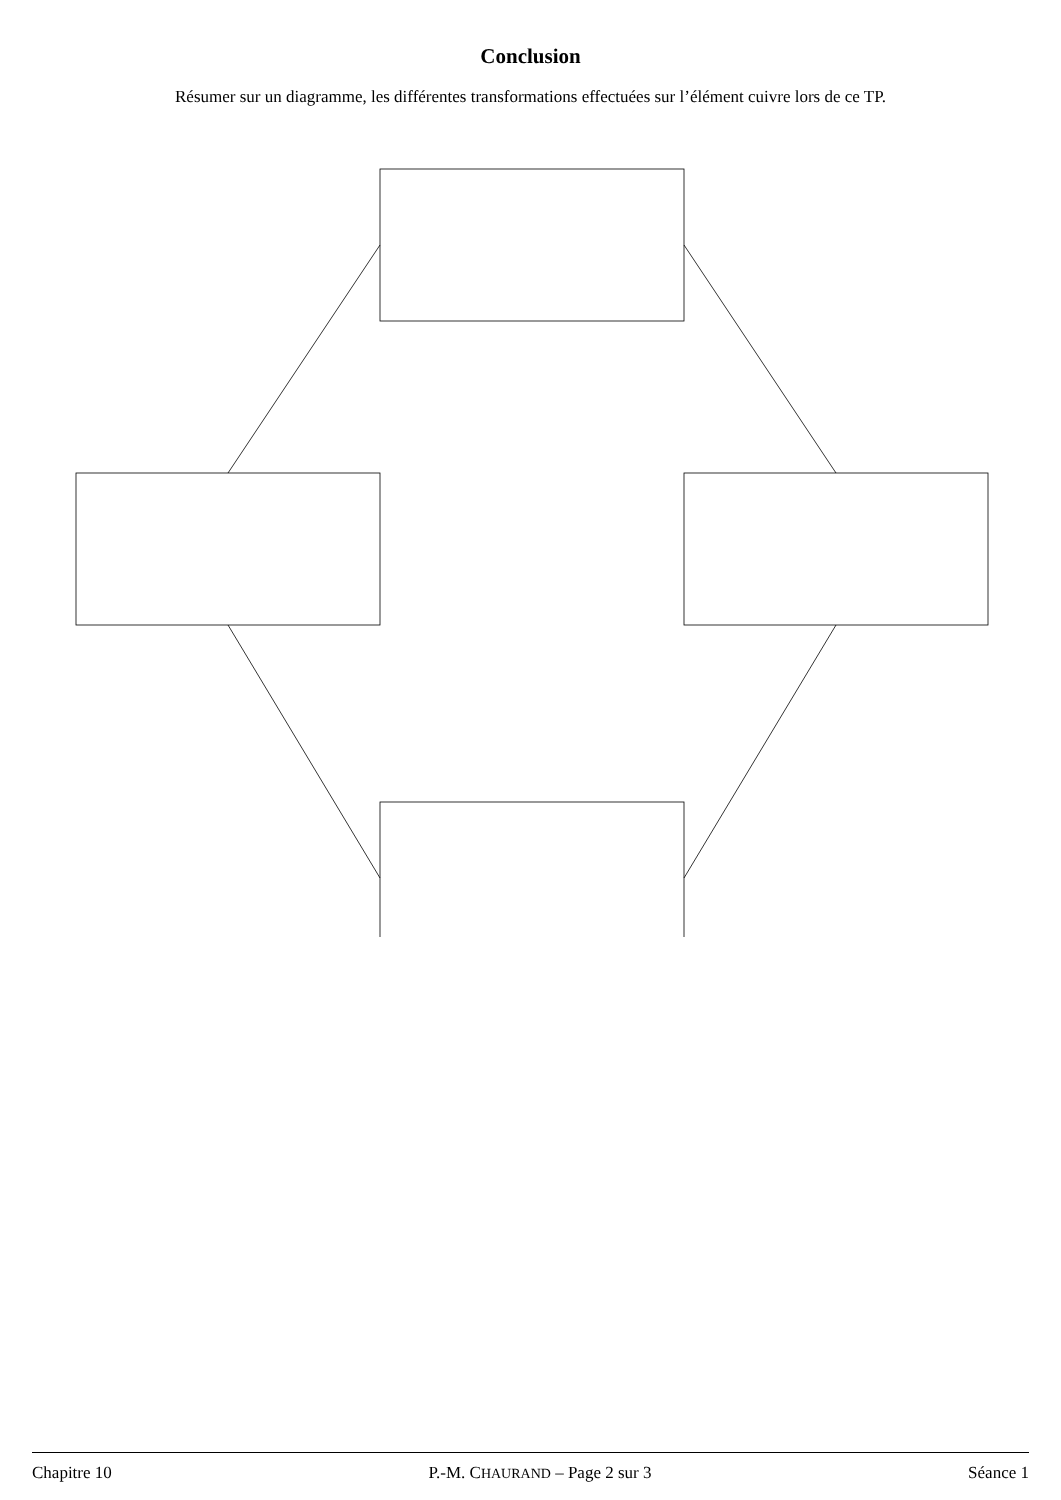Conclusion
Résumer sur un diagramme, les différentes transformations effectuées sur l’élément cuivre lors de ce TP.
Chapitre 10 P.-M. CHAURAND – Page 2 sur 3 Séance 1